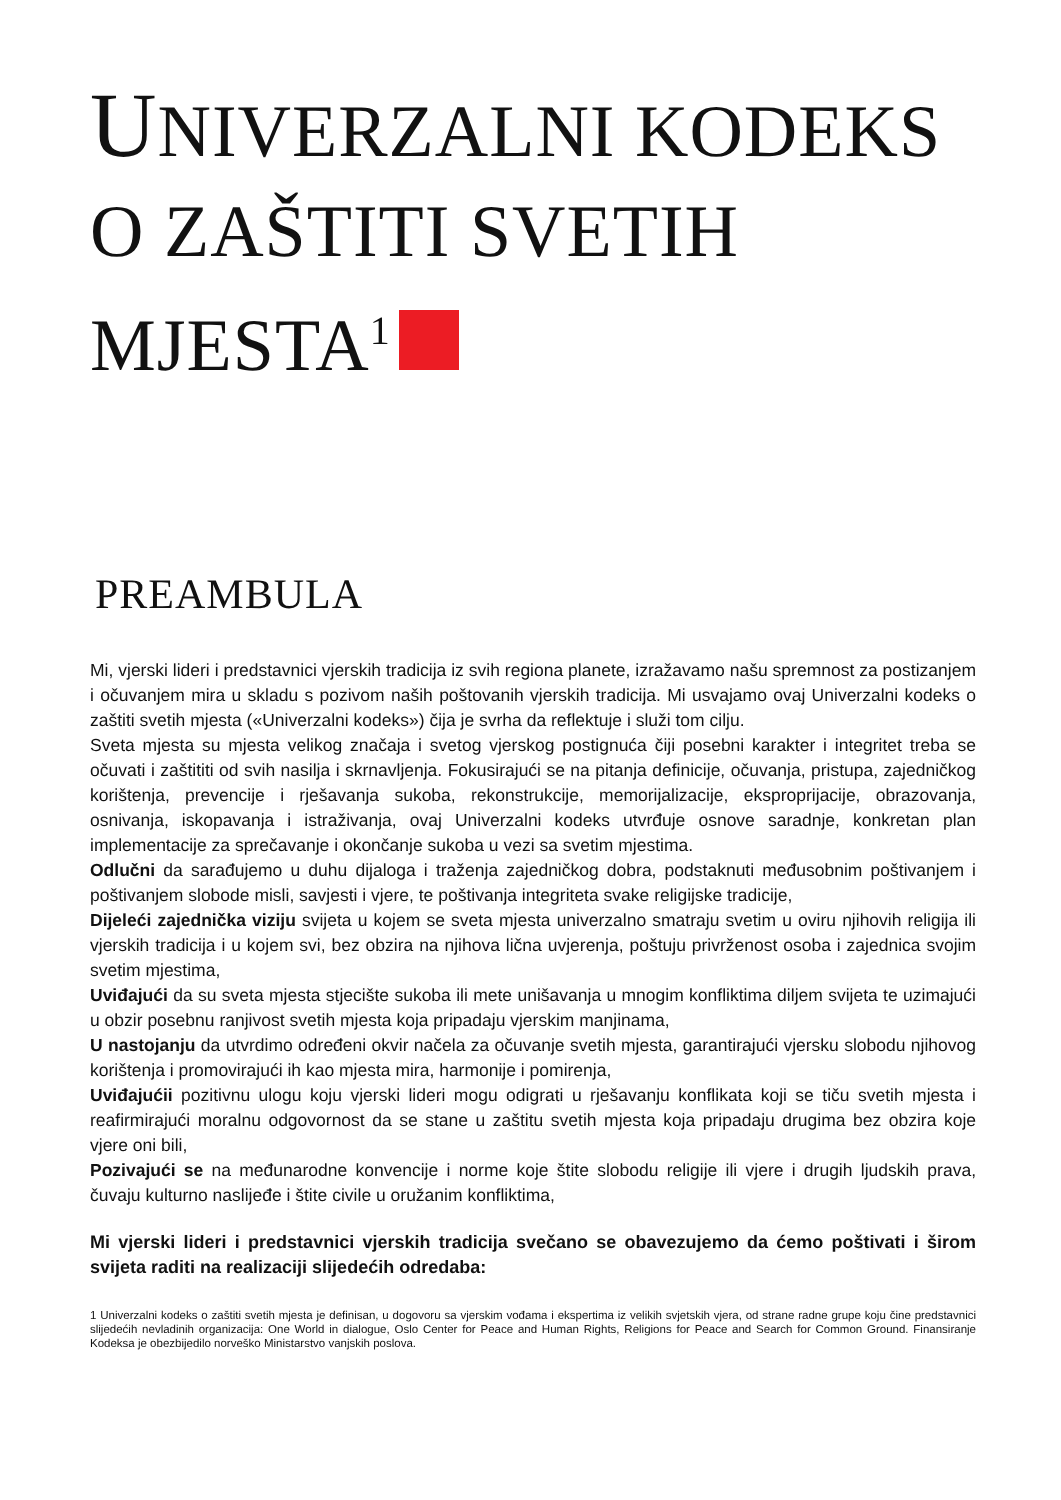UNIVERZALNI KODEKS O ZAŠTITI SVETIH MJESTA<sup>1</sup>
PREAMBULA
Mi, vjerski lideri i predstavnici vjerskih tradicija iz svih regiona planete, izražavamo našu spremnost za postizanjem i očuvanjem mira u skladu s pozivom naših poštovanih vjerskih tradicija. Mi usvajamo ovaj Univerzalni kodeks o zaštiti svetih mjesta («Univerzalni kodeks») čija je svrha da reflektuje i služi tom cilju.
Sveta mjesta su mjesta velikog značaja i svetog vjerskog postignuća čiji posebni karakter i integritet treba se očuvati i zaštititi od svih nasilja i skrnavljenja. Fokusirajući se na pitanja definicije, očuvanja, pristupa, zajedničkog korištenja, prevencije i rješavanja sukoba, rekonstrukcije, memorijalizacije, eksproprijacije, obrazovanja, osnivanja, iskopavanja i istraživanja, ovaj Univerzalni kodeks utvrđuje osnove saradnje, konkretan plan implementacije za sprečavanje i okončanje sukoba u vezi sa svetim mjestima.
Odlučni da sarađujemo u duhu dijaloga i traženja zajedničkog dobra, podstaknuti međusobnim poštivanjem i poštivanjem slobode misli, savjesti i vjere, te poštivanja integriteta svake religijske tradicije,
Dijeleći zajednička viziju svijeta u kojem se sveta mjesta univerzalno smatraju svetim u oviru njihovih religija ili vjerskih tradicija i u kojem svi, bez obzira na njihova lična uvjerenja, poštuju privrženost osoba i zajednica svojim svetim mjestima,
Uviđajući da su sveta mjesta stjecište sukoba ili mete unišavanja u mnogim konfliktima diljem svijeta te uzimajući u obzir posebnu ranjivost svetih mjesta koja pripadaju vjerskim manjinama,
U nastojanju da utvrdimo određeni okvir načela za očuvanje svetih mjesta, garantirajući vjersku slobodu njihovog korištenja i promovirajući ih kao mjesta mira, harmonije i pomirenja,
Uviđajućii pozitivnu ulogu koju vjerski lideri mogu odigrati u rješavanju konflikata koji se tiču svetih mjesta i reafirmirajući moralnu odgovornost da se stane u zaštitu svetih mjesta koja pripadaju drugima bez obzira koje vjere oni bili,
Pozivajući se na međunarodne konvencije i norme koje štite slobodu religije ili vjere i drugih ljudskih prava, čuvaju kulturno naslijeđe i štite civile u oružanim konfliktima,
Mi vjerski lideri i predstavnici vjerskih tradicija svečano se obavezujemo da ćemo poštivati i širom svijeta raditi na realizaciji slijedećih odredaba:
1 Univerzalni kodeks o zaštiti svetih mjesta je definisan, u dogovoru sa vjerskim vođama i ekspertima iz velikih svjetskih vjera, od strane radne grupe koju čine predstavnici slijedećih nevladinih organizacija: One World in dialogue, Oslo Center for Peace and Human Rights, Religions for Peace and Search for Common Ground. Finansiranje Kodeksa je obezbijedilo norveško Ministarstvo vanjskih poslova.